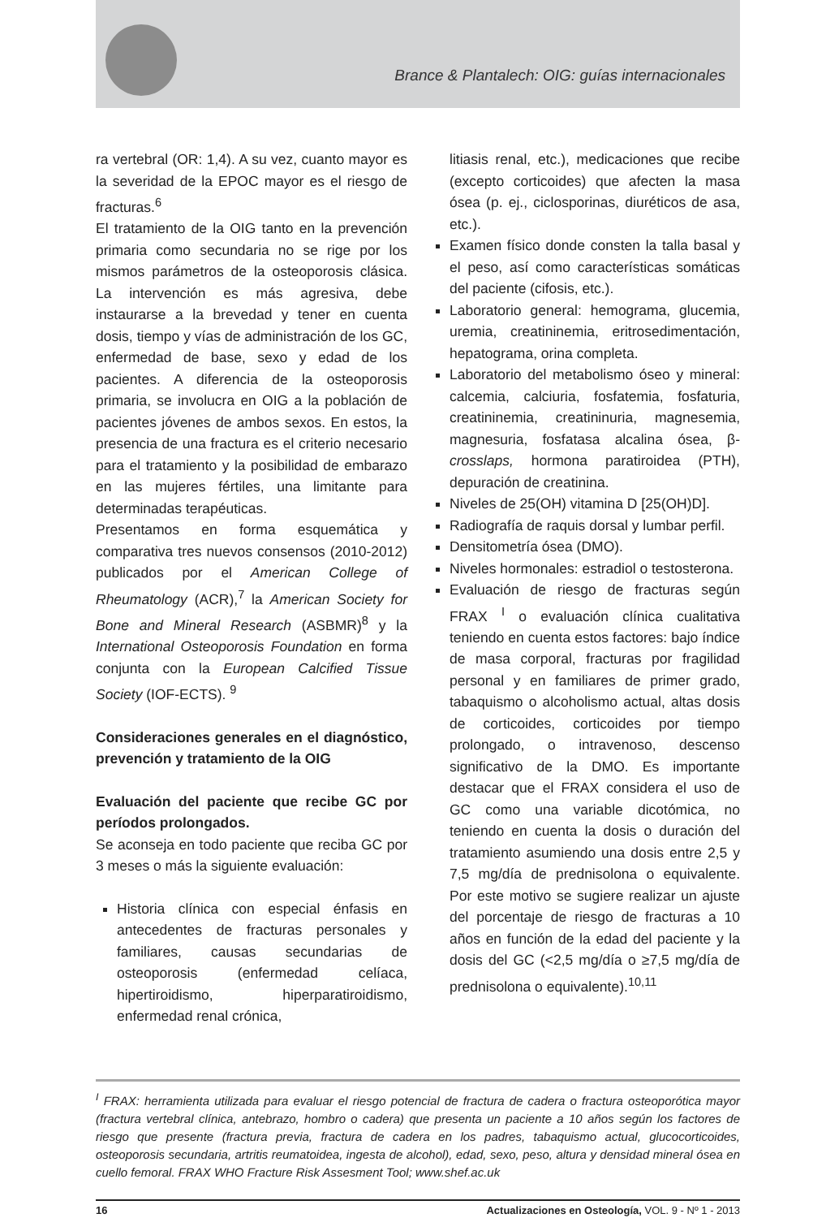Brance & Plantalech: OIG: guías internacionales
ra vertebral (OR: 1,4). A su vez, cuanto mayor es la severidad de la EPOC mayor es el riesgo de fracturas.<sup>6</sup>
El tratamiento de la OIG tanto en la prevención primaria como secundaria no se rige por los mismos parámetros de la osteoporosis clásica. La intervención es más agresiva, debe instaurarse a la brevedad y tener en cuenta dosis, tiempo y vías de administración de los GC, enfermedad de base, sexo y edad de los pacientes. A diferencia de la osteoporosis primaria, se involucra en OIG a la población de pacientes jóvenes de ambos sexos. En estos, la presencia de una fractura es el criterio necesario para el tratamiento y la posibilidad de embarazo en las mujeres fértiles, una limitante para determinadas terapéuticas.
Presentamos en forma esquemática y comparativa tres nuevos consensos (2010-2012) publicados por el American College of Rheumatology (ACR),<sup>7</sup> la American Society for Bone and Mineral Research (ASBMR)<sup>8</sup> y la International Osteoporosis Foundation en forma conjunta con la European Calcified Tissue Society (IOF-ECTS). <sup>9</sup>
Consideraciones generales en el diagnóstico, prevención y tratamiento de la OIG
Evaluación del paciente que recibe GC por períodos prolongados.
Se aconseja en todo paciente que reciba GC por 3 meses o más la siguiente evaluación:
Historia clínica con especial énfasis en antecedentes de fracturas personales y familiares, causas secundarias de osteoporosis (enfermedad celíaca, hipertiroidismo, hiperparatiroidismo, enfermedad renal crónica,
litiasis renal, etc.), medicaciones que recibe (excepto corticoides) que afecten la masa ósea (p. ej., ciclosporinas, diuréticos de asa, etc.).
Examen físico donde consten la talla basal y el peso, así como características somáticas del paciente (cifosis, etc.).
Laboratorio general: hemograma, glucemia, uremia, creatininemia, eritrosedimentación, hepatograma, orina completa.
Laboratorio del metabolismo óseo y mineral: calcemia, calciuria, fosfatemia, fosfaturia, creatininemia, creatininuria, magnesemia, magnesuria, fosfatasa alcalina ósea, β-crosslaps, hormona paratiroidea (PTH), depuración de creatinina.
Niveles de 25(OH) vitamina D [25(OH)D].
Radiografía de raquis dorsal y lumbar perfil.
Densitometría ósea (DMO).
Niveles hormonales: estradiol o testosterona.
Evaluación de riesgo de fracturas según FRAX <sup>I</sup> o evaluación clínica cualitativa teniendo en cuenta estos factores: bajo índice de masa corporal, fracturas por fragilidad personal y en familiares de primer grado, tabaquismo o alcoholismo actual, altas dosis de corticoides, corticoides por tiempo prolongado, o intravenoso, descenso significativo de la DMO. Es importante destacar que el FRAX considera el uso de GC como una variable dicotómica, no teniendo en cuenta la dosis o duración del tratamiento asumiendo una dosis entre 2,5 y 7,5 mg/día de prednisolona o equivalente. Por este motivo se sugiere realizar un ajuste del porcentaje de riesgo de fracturas a 10 años en función de la edad del paciente y la dosis del GC (<2,5 mg/día o ≥7,5 mg/día de prednisolona o equivalente).<sup>10,11</sup>
<sup>I</sup> FRAX: herramienta utilizada para evaluar el riesgo potencial de fractura de cadera o fractura osteoporótica mayor (fractura vertebral clínica, antebrazo, hombro o cadera) que presenta un paciente a 10 años según los factores de riesgo que presente (fractura previa, fractura de cadera en los padres, tabaquismo actual, glucocorticoides, osteoporosis secundaria, artritis reumatoidea, ingesta de alcohol), edad, sexo, peso, altura y densidad mineral ósea en cuello femoral. FRAX WHO Fracture Risk Assesment Tool; www.shef.ac.uk
16 Actualizaciones en Osteología, VOL. 9 - Nº 1 - 2013